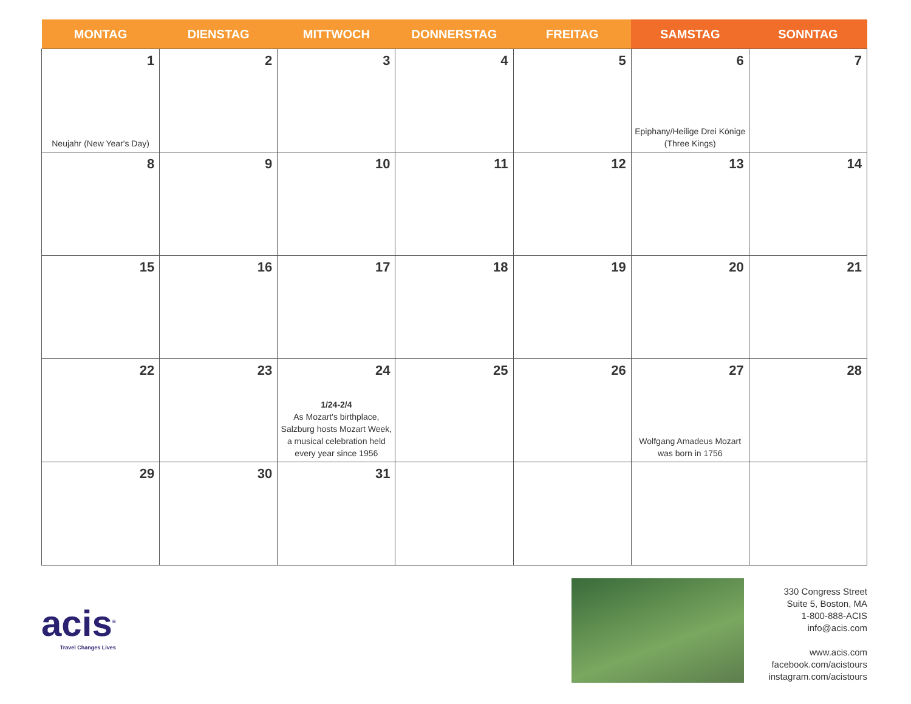| MONTAG | DIENSTAG | MITTWOCH | DONNERSTAG | FREITAG | SAMSTAG | SONNTAG |
| --- | --- | --- | --- | --- | --- | --- |
| 1 Neujahr (New Year's Day) | 2 | 3 | 4 | 5 | 6 Epiphany/Heilige Drei Könige (Three Kings) | 7 |
| 8 | 9 | 10 | 11 | 12 | 13 | 14 |
| 15 | 16 | 17 | 18 | 19 | 20 | 21 |
| 22 | 23 | 24 1/24-2/4 As Mozart's birthplace, Salzburg hosts Mozart Week, a musical celebration held every year since 1956 | 25 | 26 | 27 Wolfgang Amadeus Mozart was born in 1756 | 28 |
| 29 | 30 | 31 | | | | |
acis<sup>®</sup>
Travel Changes Lives
330 Congress Street
Suite 5, Boston, MA
1-800-888-ACIS
info@acis.com
www.acis.com
facebook.com/acistours
instagram.com/acistours